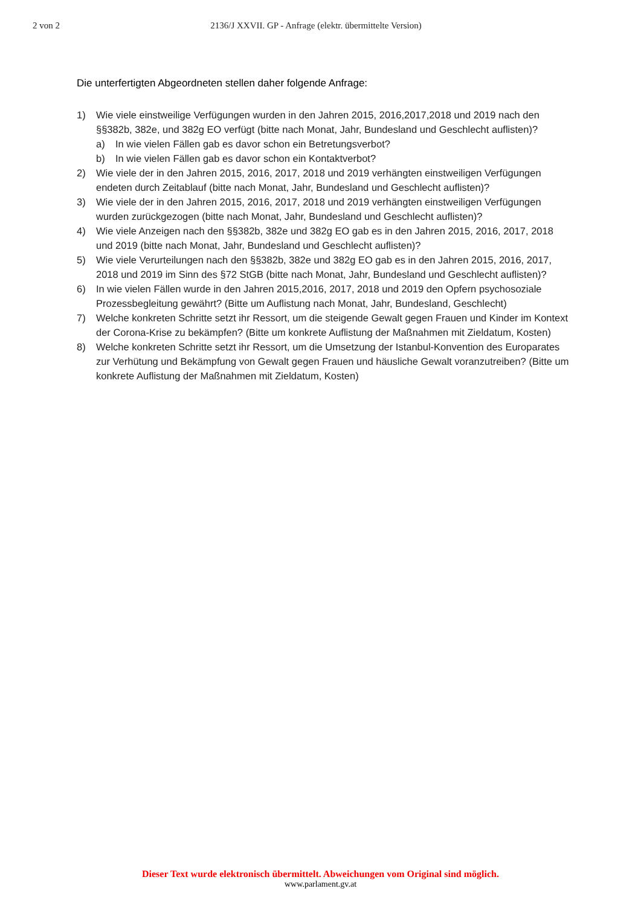2 von 2 2136/J XXVII. GP - Anfrage (elektr. übermittelte Version)
Die unterfertigten Abgeordneten stellen daher folgende Anfrage:
1) Wie viele einstweilige Verfügungen wurden in den Jahren 2015, 2016,2017,2018 und 2019 nach den §§382b, 382e, und 382g EO verfügt (bitte nach Monat, Jahr, Bundesland und Geschlecht auflisten)?
a) In wie vielen Fällen gab es davor schon ein Betretungsverbot?
b) In wie vielen Fällen gab es davor schon ein Kontaktverbot?
2) Wie viele der in den Jahren 2015, 2016, 2017, 2018 und 2019 verhängten einstweiligen Verfügungen endeten durch Zeitablauf (bitte nach Monat, Jahr, Bundesland und Geschlecht auflisten)?
3) Wie viele der in den Jahren 2015, 2016, 2017, 2018 und 2019 verhängten einstweiligen Verfügungen wurden zurückgezogen (bitte nach Monat, Jahr, Bundesland und Geschlecht auflisten)?
4) Wie viele Anzeigen nach den §§382b, 382e und 382g EO gab es in den Jahren 2015, 2016, 2017, 2018 und 2019 (bitte nach Monat, Jahr, Bundesland und Geschlecht auflisten)?
5) Wie viele Verurteilungen nach den §§382b, 382e und 382g EO gab es in den Jahren 2015, 2016, 2017, 2018 und 2019 im Sinn des §72 StGB (bitte nach Monat, Jahr, Bundesland und Geschlecht auflisten)?
6) In wie vielen Fällen wurde in den Jahren 2015,2016, 2017, 2018 und 2019 den Opfern psychosoziale Prozessbegleitung gewährt? (Bitte um Auflistung nach Monat, Jahr, Bundesland, Geschlecht)
7) Welche konkreten Schritte setzt ihr Ressort, um die steigende Gewalt gegen Frauen und Kinder im Kontext der Corona-Krise zu bekämpfen? (Bitte um konkrete Auflistung der Maßnahmen mit Zieldatum, Kosten)
8) Welche konkreten Schritte setzt ihr Ressort, um die Umsetzung der Istanbul-Konvention des Europarates zur Verhütung und Bekämpfung von Gewalt gegen Frauen und häusliche Gewalt voranzutreiben? (Bitte um konkrete Auflistung der Maßnahmen mit Zieldatum, Kosten)
Dieser Text wurde elektronisch übermittelt. Abweichungen vom Original sind möglich.
www.parlament.gv.at